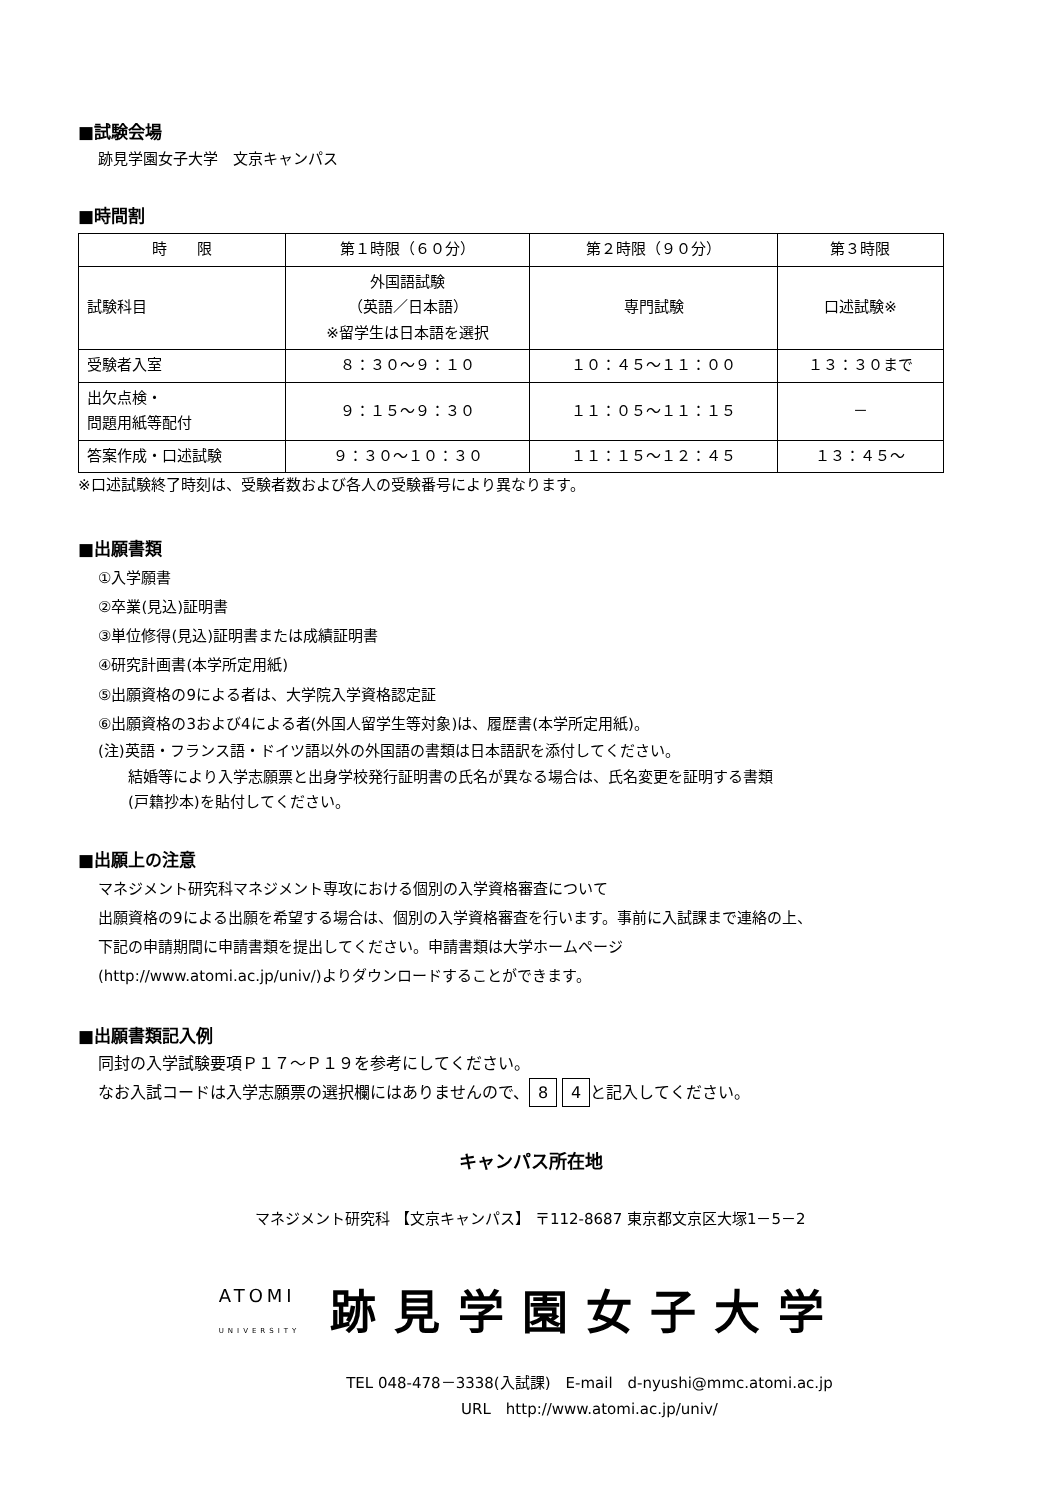■試験会場
跡見学園女子大学　文京キャンパス
■時間割
| 時 限 | 第１時限（６０分） | 第２時限（９０分） | 第３時限 |
| 試験科目 | 外国語試験 （英語／日本語） ※留学生は日本語を選択 | 専門試験 | 口述試験※ |
| 受験者入室 | ８：３０～９：１０ | １０：４５～１１：００ | １３：３０まで |
| 出欠点検・ 問題用紙等配付 | ９：１５～９：３０ | １１：０５～１１：１５ | － |
| 答案作成・口述試験 | ９：３０～１０：３０ | １１：１５～１２：４５ | １３：４５～ |
※口述試験終了時刻は、受験者数および各人の受験番号により異なります。
■出願書類
①入学願書
②卒業(見込)証明書
③単位修得(見込)証明書または成績証明書
④研究計画書(本学所定用紙)
⑤出願資格の9による者は、大学院入学資格認定証
⑥出願資格の3および4による者(外国人留学生等対象)は、履歴書(本学所定用紙)。
(注)英語・フランス語・ドイツ語以外の外国語の書類は日本語訳を添付してください。
　　結婚等により入学志願票と出身学校発行証明書の氏名が異なる場合は、氏名変更を証明する書類
　　(戸籍抄本)を貼付してください。
■出願上の注意
マネジメント研究科マネジメント専攻における個別の入学資格審査について
出願資格の9による出願を希望する場合は、個別の入学資格審査を行います。事前に入試課まで連絡の上、
下記の申請期間に申請書類を提出してください。申請書類は大学ホームページ
(http://www.atomi.ac.jp/univ/)よりダウンロードすることができます。
■出願書類記入例
同封の入学試験要項Ｐ１７～Ｐ１９を参考にしてください。
なお入試コードは入学志願票の選択欄にはありませんので、 8 4 と記入してください。
キャンパス所在地
マネジメント研究科 【文京キャンパス】 〒112-8687 東京都文京区大塚1－5－2
ATOMI
UNIVERSITY
跡見学園女子大学
TEL 048-478－3338(入試課)　E-mail　d-nyushi@mmc.atomi.ac.jp
URL　http://www.atomi.ac.jp/univ/